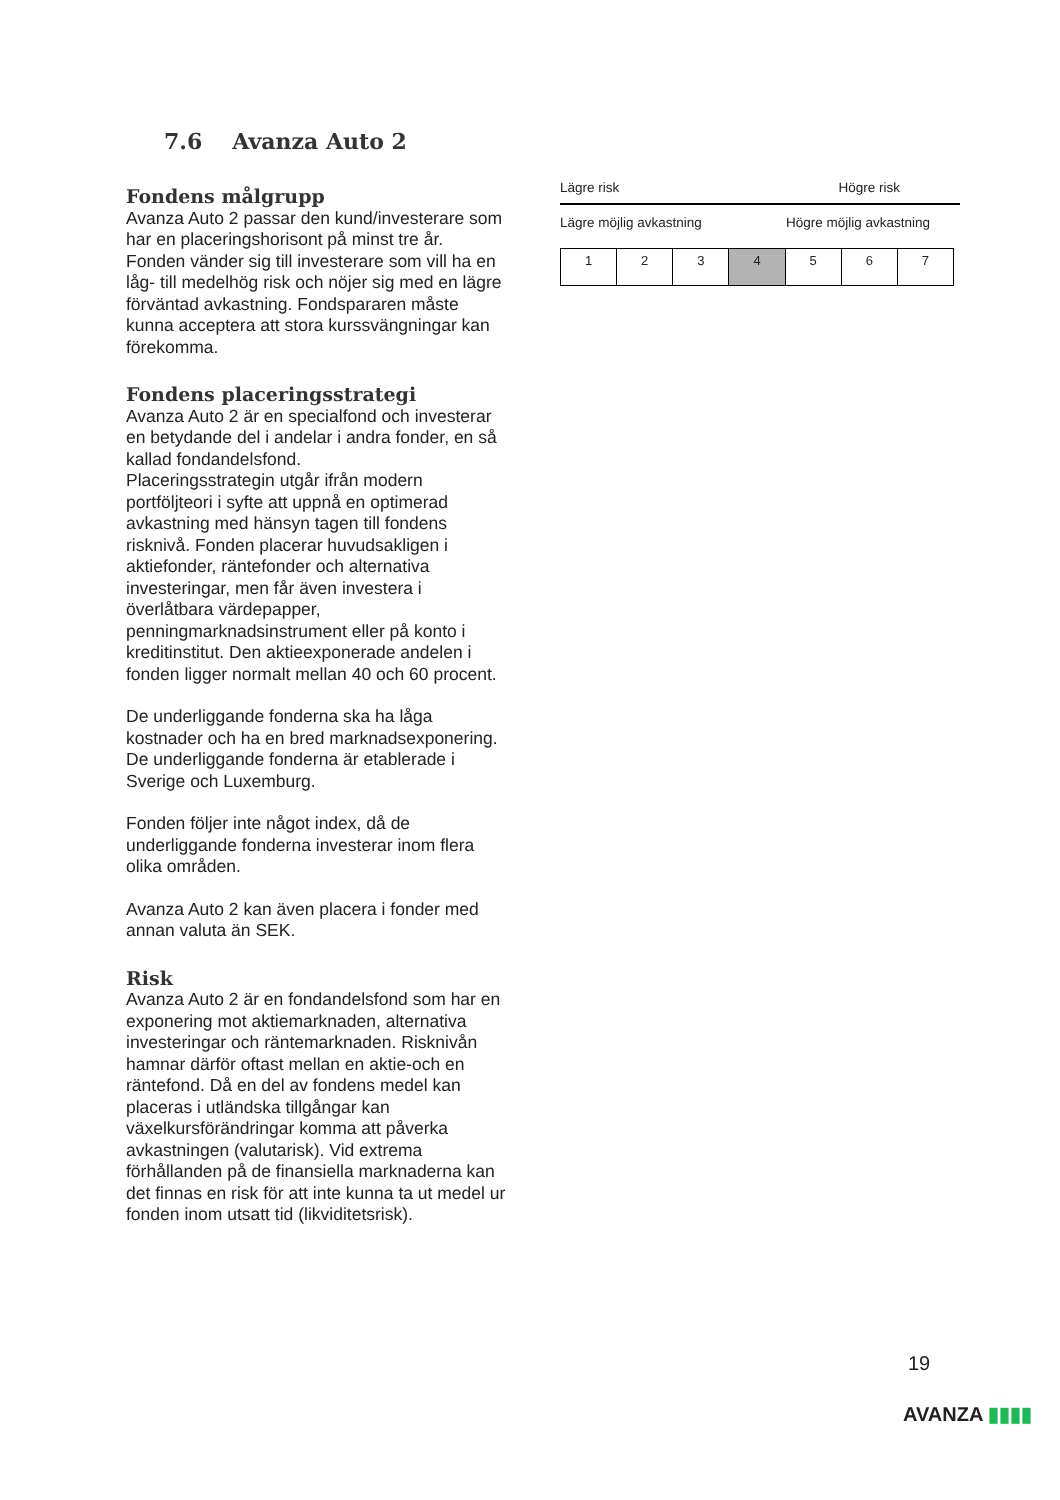7.6 Avanza Auto 2
Fondens målgrupp
Avanza Auto 2 passar den kund/investerare som har en placeringshorisont på minst tre år. Fonden vänder sig till investerare som vill ha en låg- till medelhög risk och nöjer sig med en lägre förväntad avkastning. Fondspararen måste kunna acceptera att stora kurssvängningar kan förekomma.
Fondens placeringsstrategi
Avanza Auto 2 är en specialfond och investerar en betydande del i andelar i andra fonder, en så kallad fondandelsfond.
Placeringsstrategin utgår ifrån modern portföljteori i syfte att uppnå en optimerad avkastning med hänsyn tagen till fondens risknivå. Fonden placerar huvudsakligen i aktiefonder, räntefonder och alternativa investeringar, men får även investera i överlåtbara värdepapper, penningmarknadsinstrument eller på konto i kreditinstitut. Den aktieexponerade andelen i fonden ligger normalt mellan 40 och 60 procent.
De underliggande fonderna ska ha låga kostnader och ha en bred marknadsexponering. De underliggande fonderna är etablerade i Sverige och Luxemburg.
Fonden följer inte något index, då de underliggande fonderna investerar inom flera olika områden.
Avanza Auto 2 kan även placera i fonder med annan valuta än SEK.
Risk
Avanza Auto 2 är en fondandelsfond som har en exponering mot aktiemarknaden, alternativa investeringar och räntemarknaden. Risknivån hamnar därför oftast mellan en aktie-och en räntefond. Då en del av fondens medel kan placeras i utländska tillgångar kan växelkursförändringar komma att påverka avkastningen (valutarisk). Vid extrema förhållanden på de finansiella marknaderna kan det finnas en risk för att inte kunna ta ut medel ur fonden inom utsatt tid (likviditetsrisk).
Lägre risk Högre risk
Lägre möjlig avkastning Högre möjlig avkastning
| 1 | 2 | 3 | 4 | 5 | 6 | 7 |
19
AVANZA ▮▮▮▮